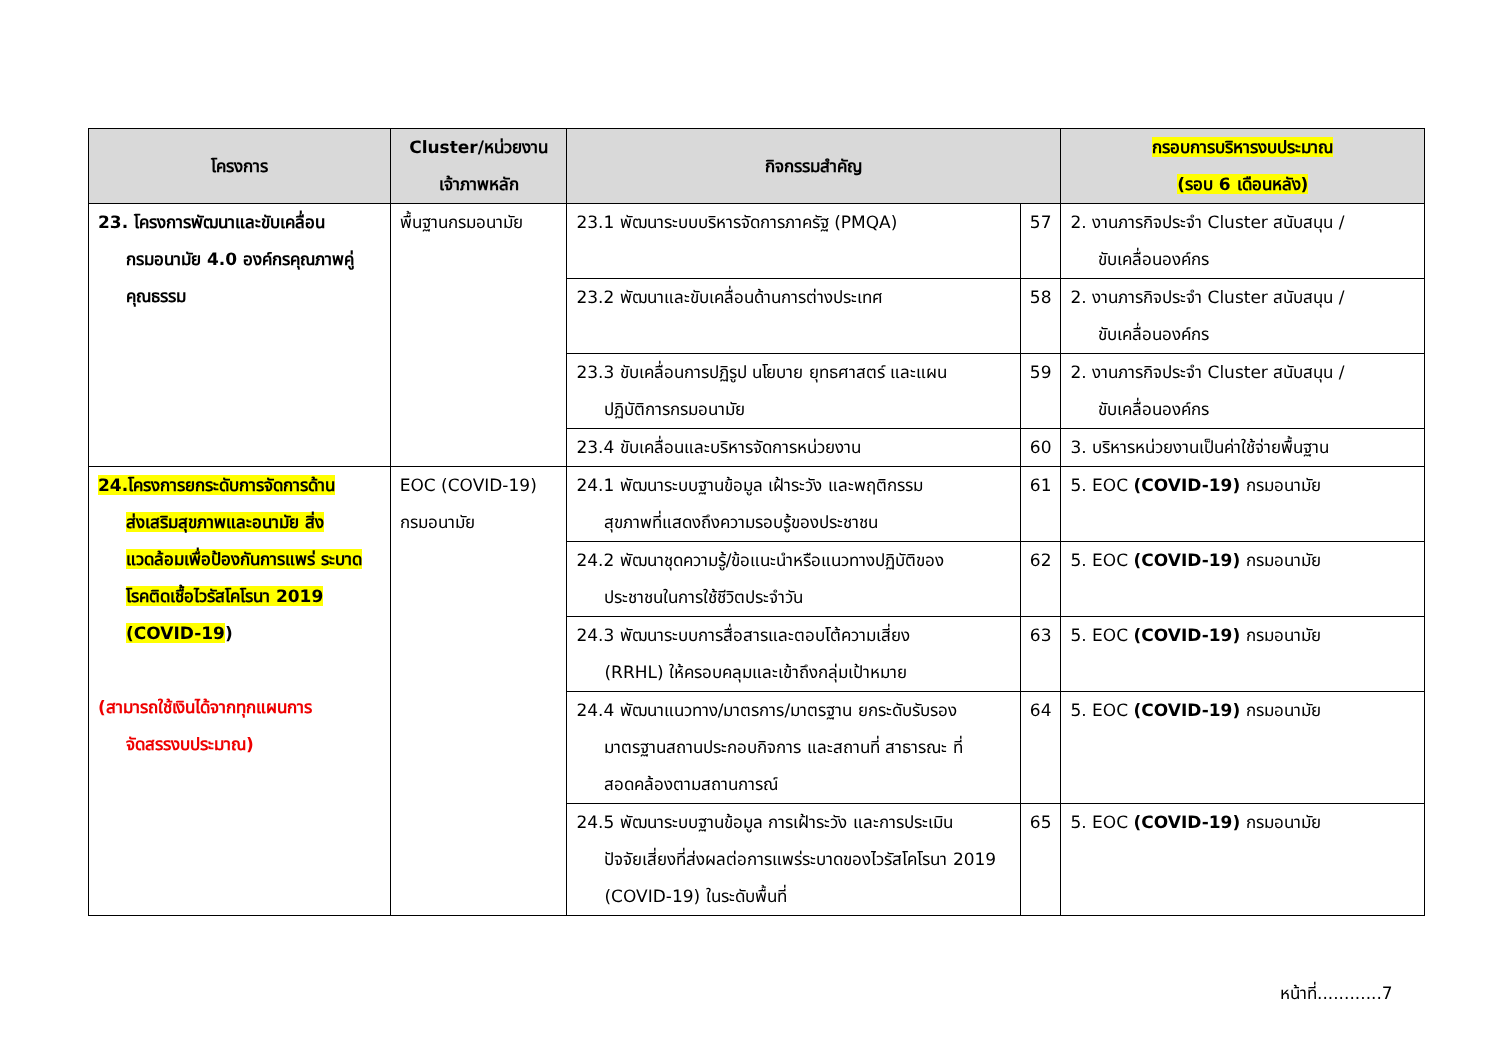| โครงการ | Cluster/หน่วยงาน เจ้าภาพหลัก | กิจกรรมสำคัญ | | กรอบการบริหารงบประมาณ (รอบ 6 เดือนหลัง) |
| --- | --- | --- | --- | --- |
| 23. โครงการพัฒนาและขับเคลื่อน กรมอนามัย 4.0 องค์กรคุณภาพคู่ คุณธรรม | พื้นฐานกรมอนามัย | 23.1 พัฒนาระบบบริหารจัดการภาครัฐ (PMQA) | 57 | 2. งานภารกิจประจำ Cluster สนับสนุน / ขับเคลื่อนองค์กร |
| | | 23.2 พัฒนาและขับเคลื่อนด้านการต่างประเทศ | 58 | 2. งานภารกิจประจำ Cluster สนับสนุน / ขับเคลื่อนองค์กร |
| | | 23.3 ขับเคลื่อนการปฏิรูป นโยบาย ยุทธศาสตร์ และแผน ปฏิบัติการกรมอนามัย | 59 | 2. งานภารกิจประจำ Cluster สนับสนุน / ขับเคลื่อนองค์กร |
| | | 23.4 ขับเคลื่อนและบริหารจัดการหน่วยงาน | 60 | 3. บริหารหน่วยงานเป็นค่าใช้จ่ายพื้นฐาน |
| 24.โครงการยกระดับการจัดการด้าน ส่งเสริมสุขภาพและอนามัย สิ่งแวดล้อมเพื่อป้องกันการแพร่ ระบาดโรคติดเชื้อไวรัสโคโรนา 2019 (COVID-19 ) (สามารถใช้เงินได้จากทุกแผนการ จัดสรรงบประมาณ) | EOC (COVID-19) กรมอนามัย | 24.1 พัฒนาระบบฐานข้อมูล เฝ้าระวัง และพฤติกรรม สุขภาพที่แสดงถึงความรอบรู้ของประชาชน | 61 | 5. EOC (COVID-19) กรมอนามัย |
| | | 24.2 พัฒนาชุดความรู้/ข้อแนะนำหรือแนวทางปฏิบัติของ ประชาชนในการใช้ชีวิตประจำวัน | 62 | 5. EOC (COVID-19) กรมอนามัย |
| | | 24.3 พัฒนาระบบการสื่อสารและตอบโต้ความเสี่ยง (RRHL) ให้ครอบคลุมและเข้าถึงกลุ่มเป้าหมาย | 63 | 5. EOC (COVID-19) กรมอนามัย |
| | | 24.4 พัฒนาแนวทาง/มาตรการ/มาตรฐาน ยกระดับรับรอง มาตรฐานสถานประกอบกิจการ และสถานที่ สาธารณะ ที่สอดคล้องตามสถานการณ์ | 64 | 5. EOC (COVID-19) กรมอนามัย |
| | | 24.5 พัฒนาระบบฐานข้อมูล การเฝ้าระวัง และการประเมิน ปัจจัยเสี่ยงที่ส่งผลต่อการแพร่ระบาดของไวรัสโคโรนา 2019 (COVID-19) ในระดับพื้นที่ | 65 | 5. EOC (COVID-19) กรมอนามัย |
หน้าที่............7